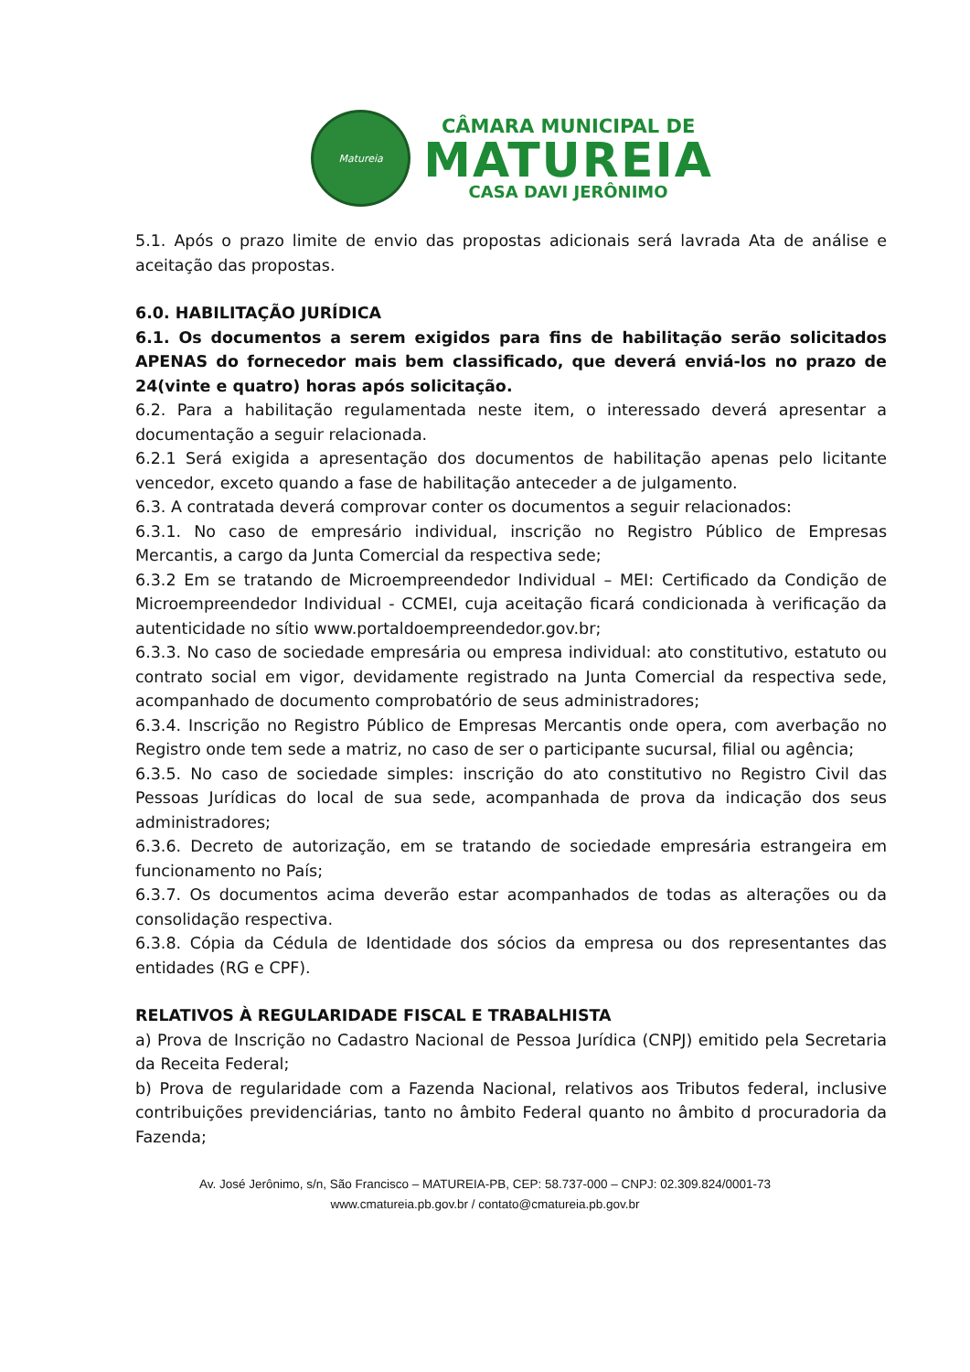Matureia
CÂMARA MUNICIPAL DE
MATUREIA
CASA DAVI JERÔNIMO
5.1. Após o prazo limite de envio das propostas adicionais será lavrada Ata de análise e aceitação das propostas.
6.0. HABILITAÇÃO JURÍDICA
6.1. Os documentos a serem exigidos para fins de habilitação serão solicitados APENAS do fornecedor mais bem classificado, que deverá enviá-los no prazo de 24(vinte e quatro) horas após solicitação.
6.2. Para a habilitação regulamentada neste item, o interessado deverá apresentar a documentação a seguir relacionada.
6.2.1 Será exigida a apresentação dos documentos de habilitação apenas pelo licitante vencedor, exceto quando a fase de habilitação anteceder a de julgamento.
6.3. A contratada deverá comprovar conter os documentos a seguir relacionados:
6.3.1. No caso de empresário individual, inscrição no Registro Público de Empresas Mercantis, a cargo da Junta Comercial da respectiva sede;
6.3.2 Em se tratando de Microempreendedor Individual – MEI: Certificado da Condição de Microempreendedor Individual - CCMEI, cuja aceitação ficará condicionada à verificação da autenticidade no sítio www.portaldoempreendedor.gov.br;
6.3.3. No caso de sociedade empresária ou empresa individual: ato constitutivo, estatuto ou contrato social em vigor, devidamente registrado na Junta Comercial da respectiva sede, acompanhado de documento comprobatório de seus administradores;
6.3.4. Inscrição no Registro Público de Empresas Mercantis onde opera, com averbação no Registro onde tem sede a matriz, no caso de ser o participante sucursal, filial ou agência;
6.3.5. No caso de sociedade simples: inscrição do ato constitutivo no Registro Civil das Pessoas Jurídicas do local de sua sede, acompanhada de prova da indicação dos seus administradores;
6.3.6. Decreto de autorização, em se tratando de sociedade empresária estrangeira em funcionamento no País;
6.3.7. Os documentos acima deverão estar acompanhados de todas as alterações ou da consolidação respectiva.
6.3.8. Cópia da Cédula de Identidade dos sócios da empresa ou dos representantes das entidades (RG e CPF).
RELATIVOS À REGULARIDADE FISCAL E TRABALHISTA
a) Prova de Inscrição no Cadastro Nacional de Pessoa Jurídica (CNPJ) emitido pela Secretaria da Receita Federal;
b) Prova de regularidade com a Fazenda Nacional, relativos aos Tributos federal, inclusive contribuições previdenciárias, tanto no âmbito Federal quanto no âmbito d procuradoria da Fazenda;
Av. José Jerônimo, s/n, São Francisco – MATUREIA-PB, CEP: 58.737-000 – CNPJ: 02.309.824/0001-73
www.cmatureia.pb.gov.br / contato@cmatureia.pb.gov.br